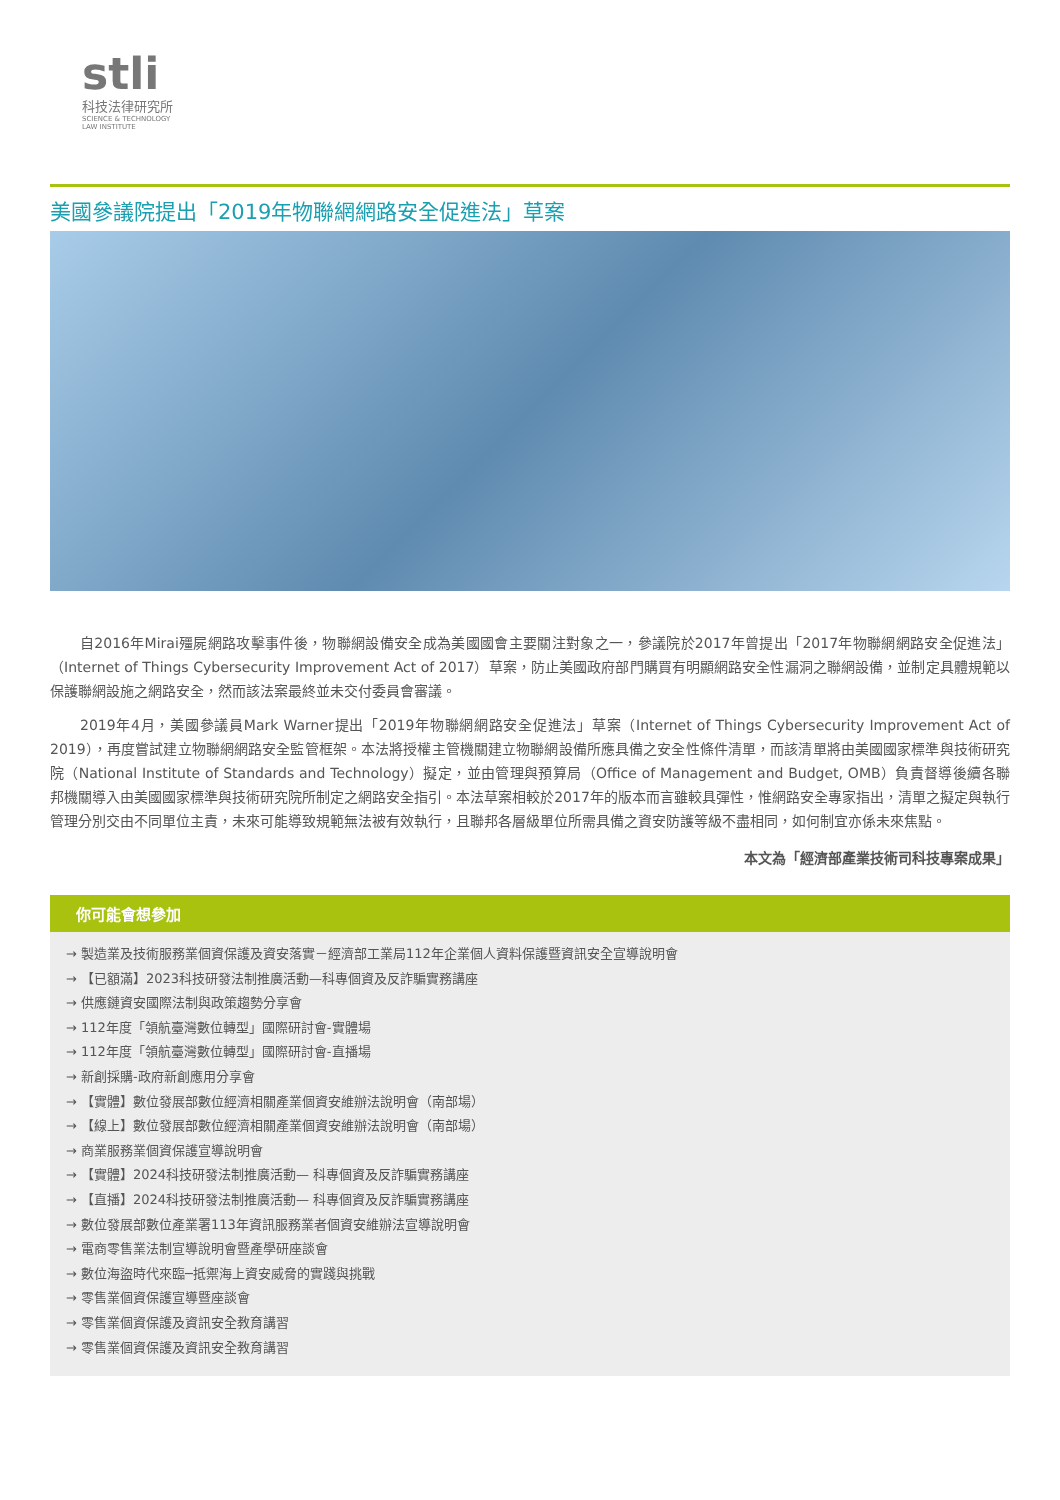stli
科技法律研究所
SCIENCE & TECHNOLOGY
LAW INSTITUTE
美國參議院提出「2019年物聯網網路安全促進法」草案
自2016年Mirai殭屍網路攻擊事件後，物聯網設備安全成為美國國會主要關注對象之一，參議院於2017年曾提出「2017年物聯網網路安全促進法」（Internet of Things Cybersecurity Improvement Act of 2017）草案，防止美國政府部門購買有明顯網路安全性漏洞之聯網設備，並制定具體規範以保護聯網設施之網路安全，然而該法案最終並未交付委員會審議。
2019年4月，美國參議員Mark Warner提出「2019年物聯網網路安全促進法」草案（Internet of Things Cybersecurity Improvement Act of 2019），再度嘗試建立物聯網網路安全監管框架。本法將授權主管機關建立物聯網設備所應具備之安全性條件清單，而該清單將由美國國家標準與技術研究院（National Institute of Standards and Technology）擬定，並由管理與預算局（Office of Management and Budget, OMB）負責督導後續各聯邦機關導入由美國國家標準與技術研究院所制定之網路安全指引。本法草案相較於2017年的版本而言雖較具彈性，惟網路安全專家指出，清單之擬定與執行管理分別交由不同單位主責，未來可能導致規範無法被有效執行，且聯邦各層級單位所需具備之資安防護等級不盡相同，如何制宜亦係未來焦點。
本文為「經濟部產業技術司科技專案成果」
你可能會想參加
→ 製造業及技術服務業個資保護及資安落實－經濟部工業局112年企業個人資料保護暨資訊安全宣導說明會
→ 【已額滿】2023科技研發法制推廣活動—科專個資及反詐騙實務講座
→ 供應鏈資安國際法制與政策趨勢分享會
→ 112年度「領航臺灣數位轉型」國際研討會-實體場
→ 112年度「領航臺灣數位轉型」國際研討會-直播場
→ 新創採購-政府新創應用分享會
→ 【實體】數位發展部數位經濟相關產業個資安維辦法說明會（南部場）
→ 【線上】數位發展部數位經濟相關產業個資安維辦法說明會（南部場）
→ 商業服務業個資保護宣導說明會
→ 【實體】2024科技研發法制推廣活動— 科專個資及反詐騙實務講座
→ 【直播】2024科技研發法制推廣活動— 科專個資及反詐騙實務講座
→ 數位發展部數位產業署113年資訊服務業者個資安維辦法宣導說明會
→ 電商零售業法制宣導說明會暨產學研座談會
→ 數位海盜時代來臨─抵禦海上資安威脅的實踐與挑戰
→ 零售業個資保護宣導暨座談會
→ 零售業個資保護及資訊安全教育講習
→ 零售業個資保護及資訊安全教育講習